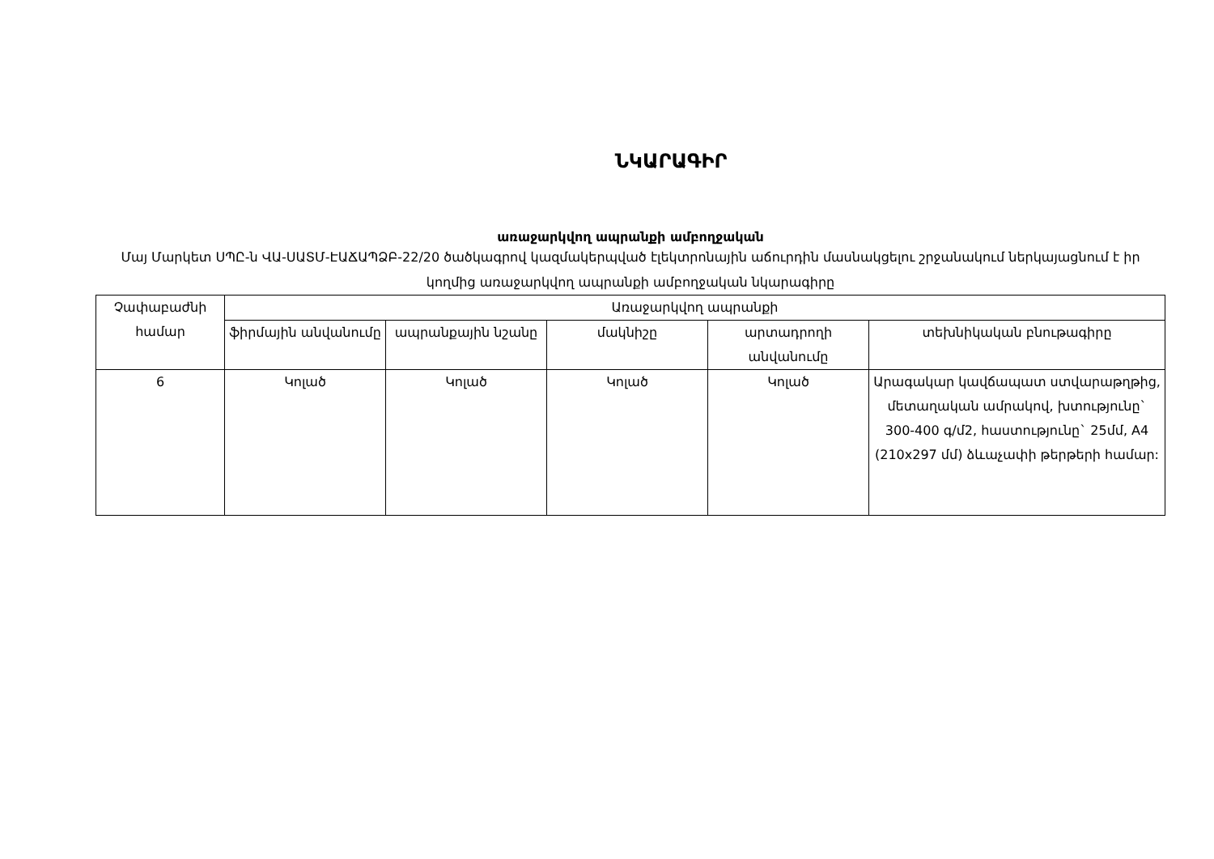ՆԿԱՐԱԳԻՐ
առաջարկվող ապրանքի ամբողջական
Մայ Մարկետ ՍՊԸ-ն ՎԱ-ՍԱՏՄ-ԷԱՃԱՊՁԲ-22/20 ծածկագրով կազմակերպված էլեկտրոնային աճուրդին մասնակցելու շրջանակում ներկայացնում է իր կողմից առաջարկվող ապրանքի ամբողջական նկարագիրը
| Չափաբաժնի համար | Առաջարկվող ապրանքի | | | | |
| --- | --- | --- | --- | --- | --- |
| | ֆիրմային անվանումը | ապրանքային նշանը | մակնիշը | արտադրողի անվանումը | տեխնիկական բնութագիրը |
| 6 | Կոլած | Կոլած | Կոլած | Կոլած | Արագակար կավճապատ ստվարաթղթից, մետաղական ամրակով, խտությունը` 300-400 գ/մ2, հաստությունը` 25մմ, A4 (210x297 մմ) ձևաչափի թերթերի համար: |